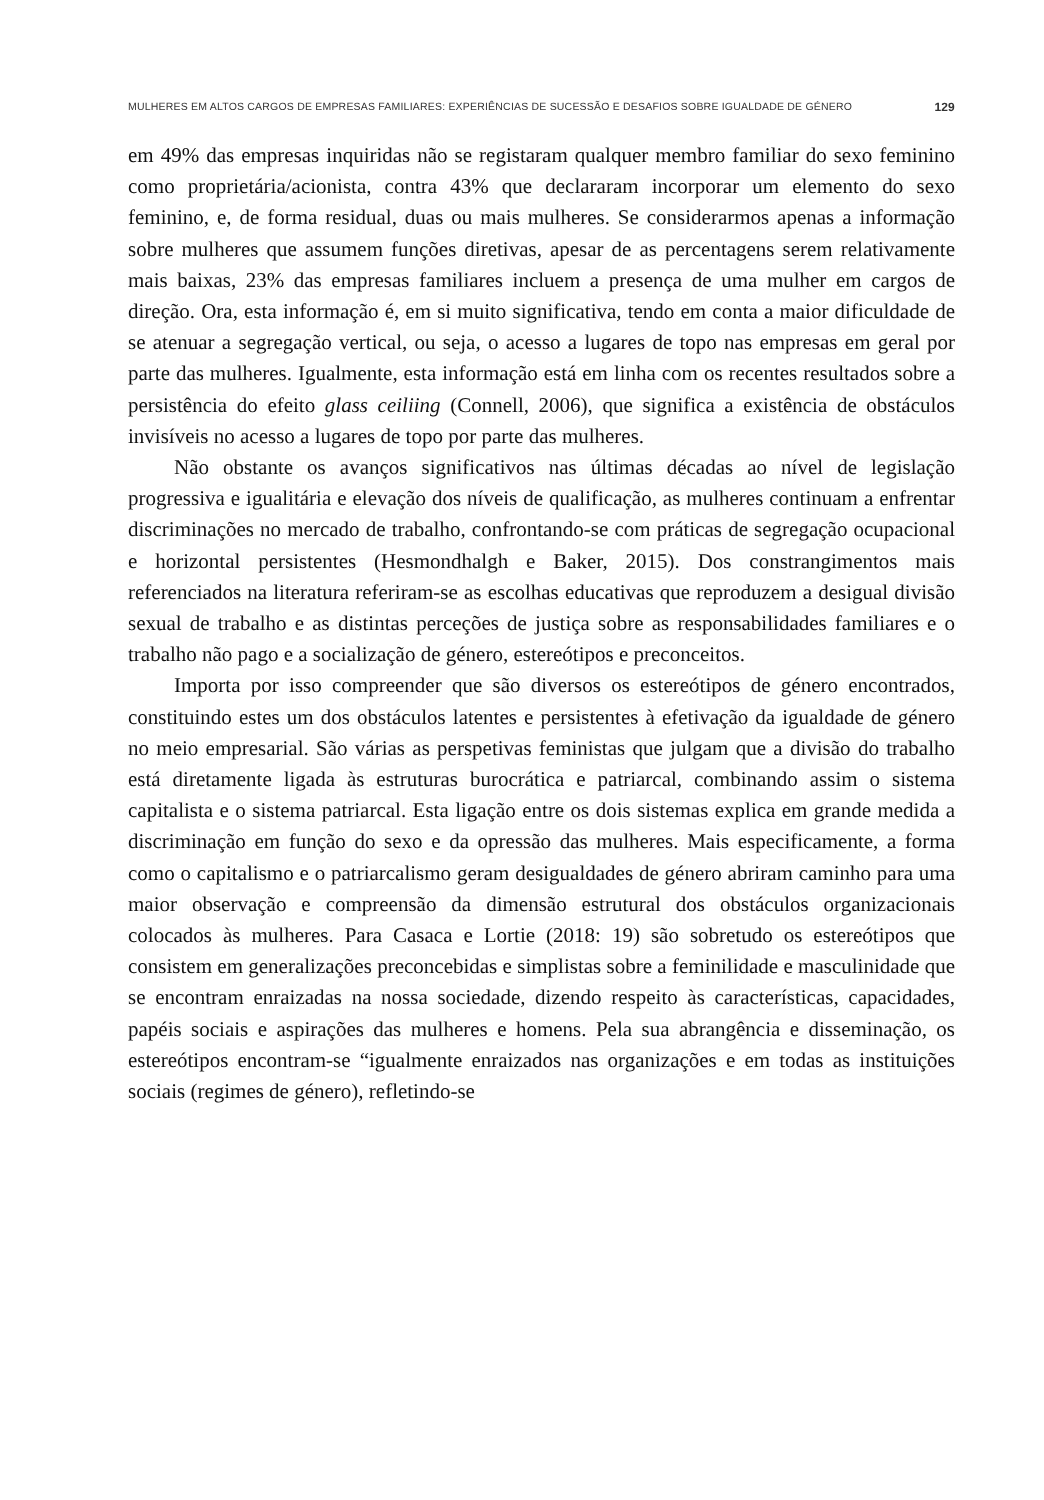MULHERES EM ALTOS CARGOS DE EMPRESAS FAMILIARES: EXPERIÊNCIAS DE SUCESSÃO E DESAFIOS SOBRE IGUALDADE DE GÉNERO 129
em 49% das empresas inquiridas não se registaram qualquer membro familiar do sexo feminino como proprietária/acionista, contra 43% que declararam incorporar um elemento do sexo feminino, e, de forma residual, duas ou mais mulheres. Se considerarmos apenas a informação sobre mulheres que assumem funções diretivas, apesar de as percentagens serem relativamente mais baixas, 23% das empresas familiares incluem a presença de uma mulher em cargos de direção. Ora, esta informação é, em si muito significativa, tendo em conta a maior dificuldade de se atenuar a segregação vertical, ou seja, o acesso a lugares de topo nas empresas em geral por parte das mulheres. Igualmente, esta informação está em linha com os recentes resultados sobre a persistência do efeito glass ceiliing (Connell, 2006), que significa a existência de obstáculos invisíveis no acesso a lugares de topo por parte das mulheres.
Não obstante os avanços significativos nas últimas décadas ao nível de legislação progressiva e igualitária e elevação dos níveis de qualificação, as mulheres continuam a enfrentar discriminações no mercado de trabalho, confrontando-se com práticas de segregação ocupacional e horizontal persistentes (Hesmondhalgh e Baker, 2015). Dos constrangimentos mais referenciados na literatura referiram-se as escolhas educativas que reproduzem a desigual divisão sexual de trabalho e as distintas perceções de justiça sobre as responsabilidades familiares e o trabalho não pago e a socialização de género, estereótipos e preconceitos.
Importa por isso compreender que são diversos os estereótipos de género encontrados, constituindo estes um dos obstáculos latentes e persistentes à efetivação da igualdade de género no meio empresarial. São várias as perspetivas feministas que julgam que a divisão do trabalho está diretamente ligada às estruturas burocrática e patriarcal, combinando assim o sistema capitalista e o sistema patriarcal. Esta ligação entre os dois sistemas explica em grande medida a discriminação em função do sexo e da opressão das mulheres. Mais especificamente, a forma como o capitalismo e o patriarcalismo geram desigualdades de género abriram caminho para uma maior observação e compreensão da dimensão estrutural dos obstáculos organizacionais colocados às mulheres. Para Casaca e Lortie (2018: 19) são sobretudo os estereótipos que consistem em generalizações preconcebidas e simplistas sobre a feminilidade e masculinidade que se encontram enraizadas na nossa sociedade, dizendo respeito às características, capacidades, papéis sociais e aspirações das mulheres e homens. Pela sua abrangência e disseminação, os estereótipos encontram-se “igualmente enraizados nas organizações e em todas as instituições sociais (regimes de género), refletindo-se